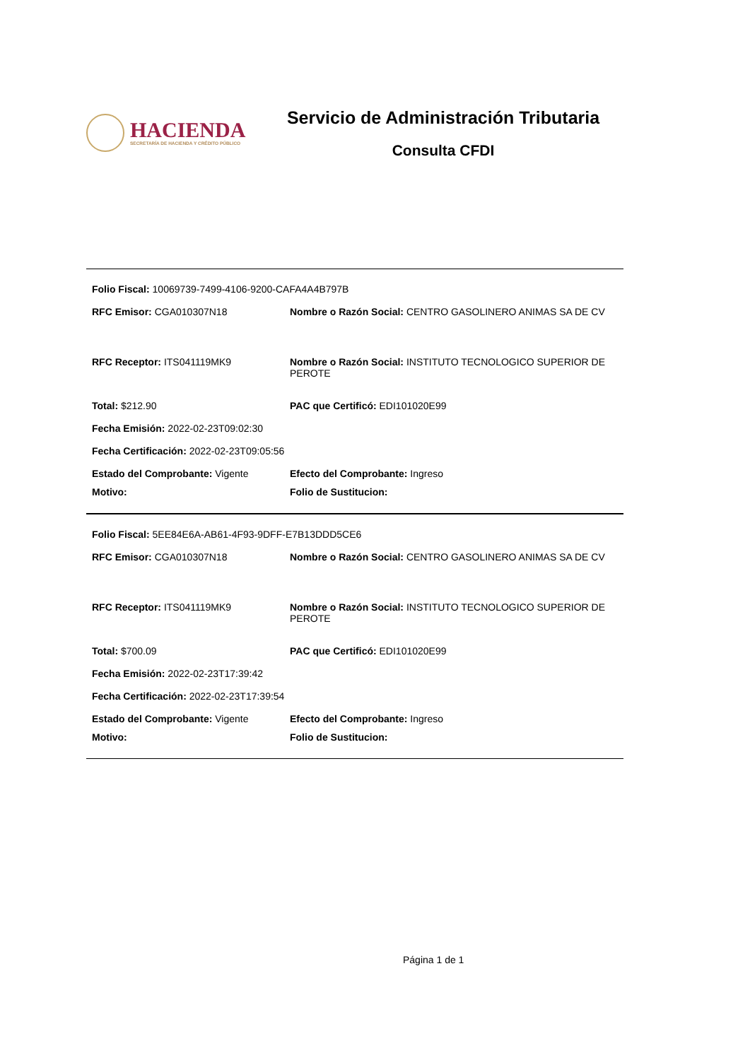HACIENDA
SECRETARÍA DE HACIENDA Y CRÉDITO PÚBLICO
Servicio de Administración Tributaria
Consulta CFDI
Folio Fiscal: 10069739-7499-4106-9200-CAFA4A4B797B
RFC Emisor: CGA010307N18 Nombre o Razón Social: CENTRO GASOLINERO ANIMAS SA DE CV
RFC Receptor: ITS041119MK9 Nombre o Razón Social: INSTITUTO TECNOLOGICO SUPERIOR DE PEROTE
Total: $212.90 PAC que Certificó: EDI101020E99
Fecha Emisión: 2022-02-23T09:02:30
Fecha Certificación: 2022-02-23T09:05:56
Estado del Comprobante: Vigente Efecto del Comprobante: Ingreso
Motivo: Folio de Sustitucion:
Folio Fiscal: 5EE84E6A-AB61-4F93-9DFF-E7B13DDD5CE6
RFC Emisor: CGA010307N18 Nombre o Razón Social: CENTRO GASOLINERO ANIMAS SA DE CV
RFC Receptor: ITS041119MK9 Nombre o Razón Social: INSTITUTO TECNOLOGICO SUPERIOR DE PEROTE
Total: $700.09 PAC que Certificó: EDI101020E99
Fecha Emisión: 2022-02-23T17:39:42
Fecha Certificación: 2022-02-23T17:39:54
Estado del Comprobante: Vigente Efecto del Comprobante: Ingreso
Motivo: Folio de Sustitucion:
Página 1 de 1